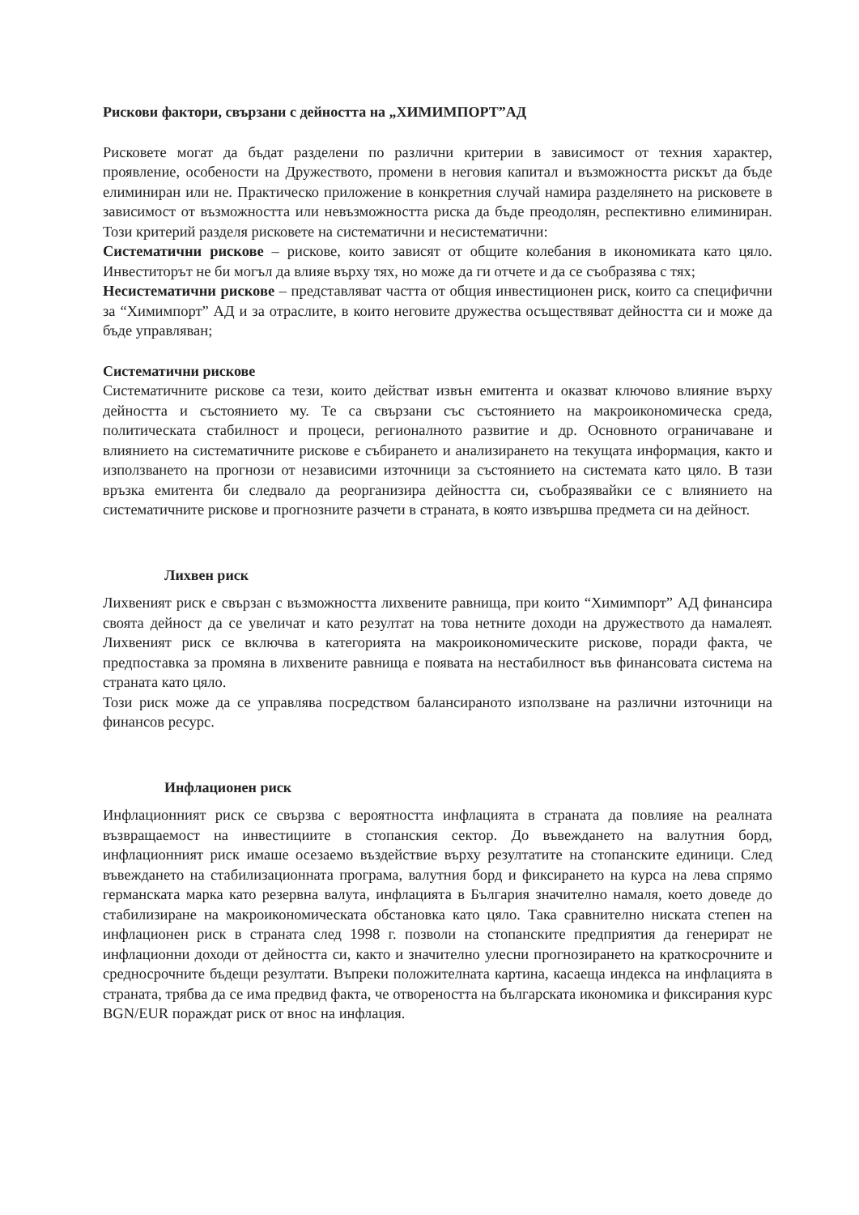Рискови фактори, свързани с дейността на „ХИМИМПОРТ”АД
Рисковете могат да бъдат разделени по различни критерии в зависимост от техния характер, проявление, особености на Дружеството, промени в неговия капитал и възможността рискът да бъде елиминиран или не. Практическо приложение в конкретния случай намира разделянето на рисковете в зависимост от възможността или невъзможността риска да бъде преодолян, респективно елиминиран. Този критерий разделя рисковете на систематични и несистематични:
Систематични рискове – рискове, които зависят от общите колебания в икономиката като цяло. Инвеститорът не би могъл да влияе върху тях, но може да ги отчете и да се съобразява с тях;
Несистематични рискове – представляват частта от общия инвестиционен риск, които са специфични за “Химимпорт” АД и за отраслите, в които неговите дружества осъществяват дейността си и може да бъде управляван;
Систематични рискове
Систематичните рискове са тези, които действат извън емитента и оказват ключово влияние върху дейността и състоянието му. Те са свързани със състоянието на макроикономическа среда, политическата стабилност и процеси, регионалното развитие и др. Основното ограничаване и влиянието на систематичните рискове е събирането и анализирането на текущата информация, както и използването на прогнози от независими източници за състоянието на системата като цяло. В тази връзка емитента би следвало да реорганизира дейността си, съобразявайки се с влиянието на систематичните рискове и прогнозните разчети в страната, в която извършва предмета си на дейност.
Лихвен риск
Лихвеният риск е свързан с възможността лихвените равнища, при които “Химимпорт” АД финансира своята дейност да се увеличат и като резултат на това нетните доходи на дружеството да намалеят. Лихвеният риск се включва в категорията на макроикономическите рискове, поради факта, че предпоставка за промяна в лихвените равнища е появата на нестабилност във финансовата система на страната като цяло.
Този риск може да се управлява посредством балансираното използване на различни източници на финансов ресурс.
Инфлационен риск
Инфлационният риск се свързва с вероятността инфлацията в страната да повлияе на реалната възвращаемост на инвестициите в стопанския сектор. До въвеждането на валутния борд, инфлационният риск имаше осезаемо въздействие върху резултатите на стопанските единици. След въвеждането на стабилизационната програма, валутния борд и фиксирането на курса на лева спрямо германската марка като резервна валута, инфлацията в България значително намаля, което доведе до стабилизиране на макроикономическата обстановка като цяло. Така сравнително ниската степен на инфлационен риск в страната след 1998 г. позволи на стопанските предприятия да генерират не инфлационни доходи от дейността си, както и значително улесни прогнозирането на краткосрочните и средносрочните бъдещи резултати. Въпреки положителната картина, касаеща индекса на инфлацията в страната, трябва да се има предвид факта, че отвореността на българската икономика и фиксирания курс BGN/EUR пораждат риск от внос на инфлация.